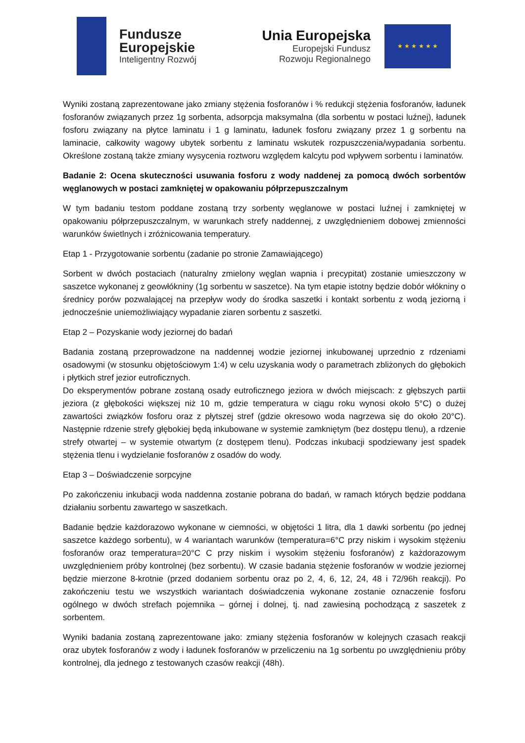Fundusze
Europejskie
Inteligentny Rozwój
Unia Europejska
Europejski Fundusz
Rozwoju Regionalnego
★ ★ ★ ★ ★ ★
Wyniki zostaną zaprezentowane jako zmiany stężenia fosforanów i % redukcji stężenia fosforanów, ładunek fosforanów związanych przez 1g sorbenta, adsorpcja maksymalna (dla sorbentu w postaci luźnej), ładunek fosforu związany na płytce laminatu i 1 g laminatu, ładunek fosforu związany przez 1 g sorbentu na laminacie, całkowity wagowy ubytek sorbentu z laminatu wskutek rozpuszczenia/wypadania sorbentu. Określone zostaną także zmiany wysycenia roztworu względem kalcytu pod wpływem sorbentu i laminatów.
Badanie 2: Ocena skuteczności usuwania fosforu z wody naddenej za pomocą dwóch sorbentów węglanowych w postaci zamkniętej w opakowaniu półprzepuszczalnym
W tym badaniu testom poddane zostaną trzy sorbenty węglanowe w postaci luźnej i zamkniętej w opakowaniu półprzepuszczalnym, w warunkach strefy naddennej, z uwzględnieniem dobowej zmienności warunków świetlnych i zróżnicowania temperatury.
Etap 1 - Przygotowanie sorbentu (zadanie po stronie Zamawiającego)
Sorbent w dwóch postaciach (naturalny zmielony węglan wapnia i precypitat) zostanie umieszczony w saszetce wykonanej z geowłókniny (1g sorbentu w saszetce). Na tym etapie istotny będzie dobór włókniny o średnicy porów pozwalającej na przepływ wody do środka saszetki i kontakt sorbentu z wodą jeziorną i jednocześnie uniemożliwiający wypadanie ziaren sorbentu z saszetki.
Etap 2 – Pozyskanie wody jeziornej do badań
Badania zostaną przeprowadzone na naddennej wodzie jeziornej inkubowanej uprzednio z rdzeniami osadowymi (w stosunku objętościowym 1:4) w celu uzyskania wody o parametrach zbliżonych do głębokich i płytkich stref jezior eutroficznych.
Do eksperymentów pobrane zostaną osady eutroficznego jeziora w dwóch miejscach: z głębszych partii jeziora (z głębokości większej niż 10 m, gdzie temperatura w ciągu roku wynosi około 5°C) o dużej zawartości związków fosforu oraz z płytszej stref (gdzie okresowo woda nagrzewa się do około 20°C). Następnie rdzenie strefy głębokiej będą inkubowane w systemie zamkniętym (bez dostępu tlenu), a rdzenie strefy otwartej – w systemie otwartym (z dostępem tlenu). Podczas inkubacji spodziewany jest spadek stężenia tlenu i wydzielanie fosforanów z osadów do wody.
Etap 3 – Doświadczenie sorpcyjne
Po zakończeniu inkubacji woda naddenna zostanie pobrana do badań, w ramach których będzie poddana działaniu sorbentu zawartego w saszetkach.
Badanie będzie każdorazowo wykonane w ciemności, w objętości 1 litra, dla 1 dawki sorbentu (po jednej saszetce każdego sorbentu), w 4 wariantach warunków (temperatura=6°C przy niskim i wysokim stężeniu fosforanów oraz temperatura=20°C C przy niskim i wysokim stężeniu fosforanów) z każdorazowym uwzględnieniem próby kontrolnej (bez sorbentu). W czasie badania stężenie fosforanów w wodzie jeziornej będzie mierzone 8-krotnie (przed dodaniem sorbentu oraz po 2, 4, 6, 12, 24, 48 i 72/96h reakcji). Po zakończeniu testu we wszystkich wariantach doświadczenia wykonane zostanie oznaczenie fosforu ogólnego w dwóch strefach pojemnika – górnej i dolnej, tj. nad zawiesiną pochodzącą z saszetek z sorbentem.
Wyniki badania zostaną zaprezentowane jako: zmiany stężenia fosforanów w kolejnych czasach reakcji oraz ubytek fosforanów z wody i ładunek fosforanów w przeliczeniu na 1g sorbentu po uwzględnieniu próby kontrolnej, dla jednego z testowanych czasów reakcji (48h).